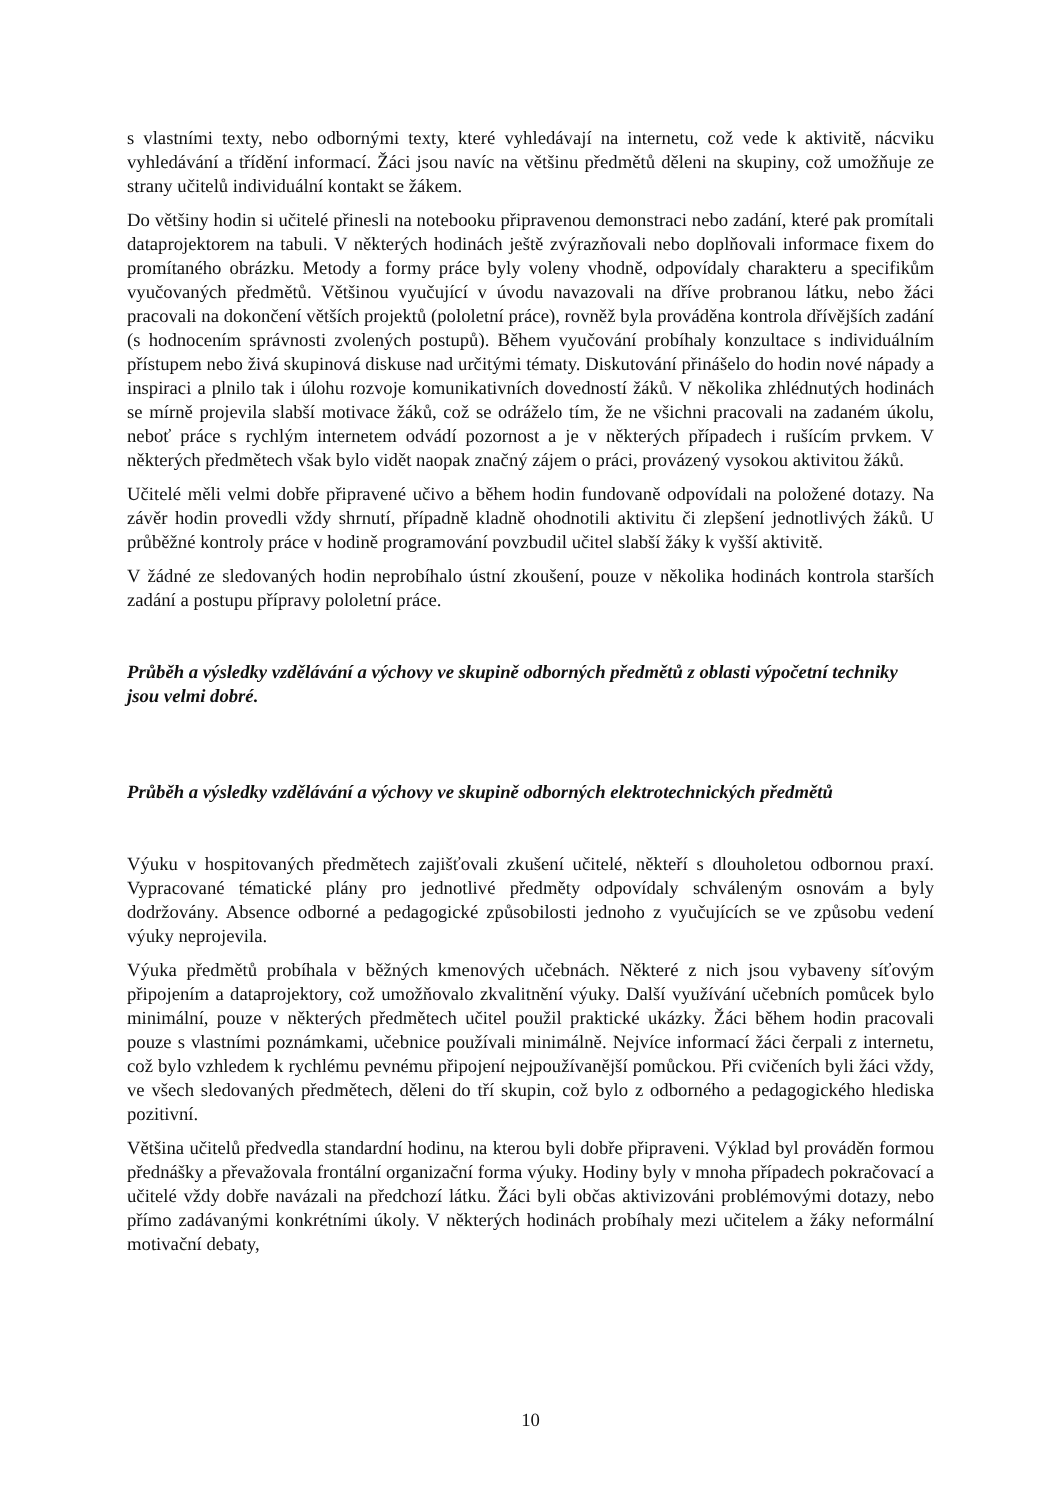s vlastními texty, nebo odbornými texty, které vyhledávají na internetu, což vede k aktivitě, nácviku vyhledávání a třídění informací. Žáci jsou navíc na většinu předmětů děleni na skupiny, což umožňuje ze strany učitelů individuální kontakt se žákem.
Do většiny hodin si učitelé přinesli na notebooku připravenou demonstraci nebo zadání, které pak promítali dataprojektorem na tabuli. V některých hodinách ještě zvýrazňovali nebo doplňovali informace fixem do promítaného obrázku. Metody a formy práce byly voleny vhodně, odpovídaly charakteru a specifikům vyučovaných předmětů. Většinou vyučující v úvodu navazovali na dříve probranou látku, nebo žáci pracovali na dokončení větších projektů (pololetní práce), rovněž byla prováděna kontrola dřívějších zadání (s hodnocením správnosti zvolených postupů). Během vyučování probíhaly konzultace s individuálním přístupem nebo živá skupinová diskuse nad určitými tématy. Diskutování přinášelo do hodin nové nápady a inspiraci a plnilo tak i úlohu rozvoje komunikativních dovedností žáků. V několika zhlédnutých hodinách se mírně projevila slabší motivace žáků, což se odráželo tím, že ne všichni pracovali na zadaném úkolu, neboť práce s rychlým internetem odvádí pozornost a je v některých případech i rušícím prvkem. V některých předmětech však bylo vidět naopak značný zájem o práci, provázený vysokou aktivitou žáků.
Učitelé měli velmi dobře připravené učivo a během hodin fundovaně odpovídali na položené dotazy. Na závěr hodin provedli vždy shrnutí, případně kladně ohodnotili aktivitu či zlepšení jednotlivých žáků. U průběžné kontroly práce v hodině programování povzbudil učitel slabší žáky k vyšší aktivitě.
V žádné ze sledovaných hodin neprobíhalo ústní zkoušení, pouze v několika hodinách kontrola starších zadání a postupu přípravy pololetní práce.
Průběh a výsledky vzdělávání a výchovy ve skupině odborných předmětů z oblasti výpočetní techniky jsou velmi dobré.
Průběh a výsledky vzdělávání a výchovy ve skupině odborných elektrotechnických předmětů
Výuku v hospitovaných předmětech zajišťovali zkušení učitelé, někteří s dlouholetou odbornou praxí. Vypracované tématické plány pro jednotlivé předměty odpovídaly schváleným osnovám a byly dodržovány. Absence odborné a pedagogické způsobilosti jednoho z vyučujících se ve způsobu vedení výuky neprojevila.
Výuka předmětů probíhala v běžných kmenových učebnách. Některé z nich jsou vybaveny síťovým připojením a dataprojektory, což umožňovalo zkvalitnění výuky. Další využívání učebních pomůcek bylo minimální, pouze v některých předmětech učitel použil praktické ukázky. Žáci během hodin pracovali pouze s vlastními poznámkami, učebnice používali minimálně. Nejvíce informací žáci čerpali z internetu, což bylo vzhledem k rychlému pevnému připojení nejpoužívanější pomůckou. Při cvičeních byli žáci vždy, ve všech sledovaných předmětech, děleni do tří skupin, což bylo z odborného a pedagogického hlediska pozitivní.
Většina učitelů předvedla standardní hodinu, na kterou byli dobře připraveni. Výklad byl prováděn formou přednášky a převažovala frontální organizační forma výuky. Hodiny byly v mnoha případech pokračovací a učitelé vždy dobře navázali na předchozí látku. Žáci byli občas aktivizováni problémovými dotazy, nebo přímo zadávanými konkrétními úkoly. V některých hodinách probíhaly mezi učitelem a žáky neformální motivační debaty,
10